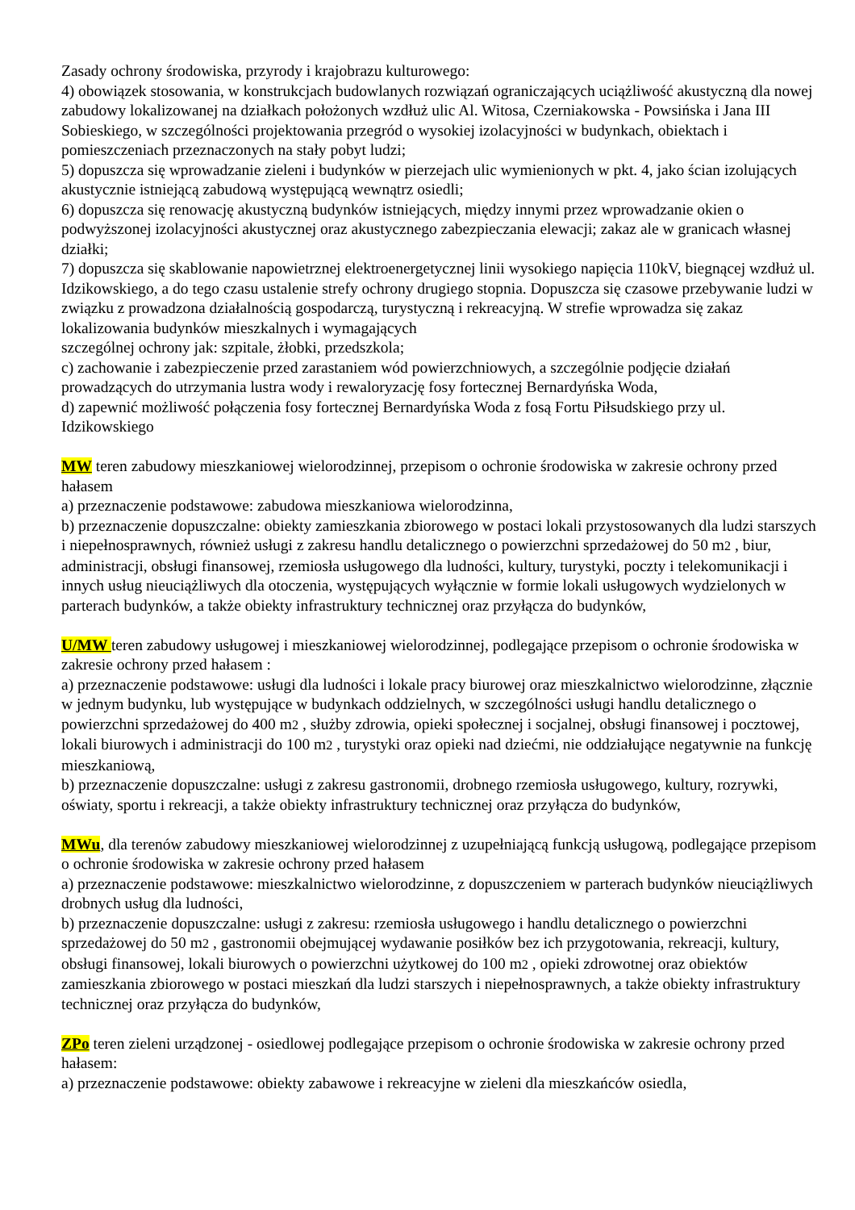Zasady ochrony środowiska, przyrody i krajobrazu kulturowego:
4) obowiązek stosowania, w konstrukcjach budowlanych rozwiązań ograniczających uciążliwość akustyczną dla nowej zabudowy lokalizowanej na działkach położonych wzdłuż ulic Al. Witosa, Czerniakowska - Powsińska i Jana III Sobieskiego, w szczególności projektowania przegród o wysokiej izolacyjności w budynkach, obiektach i pomieszczeniach przeznaczonych na stały pobyt ludzi;
5) dopuszcza się wprowadzanie zieleni i budynków w pierzejach ulic wymienionych w pkt. 4, jako ścian izolujących akustycznie istniejącą zabudową występującą wewnątrz osiedli;
6) dopuszcza się renowację akustyczną budynków istniejących, między innymi przez wprowadzanie okien o podwyższonej izolacyjności akustycznej oraz akustycznego zabezpieczania elewacji; zakaz ale w granicach własnej działki;
7) dopuszcza się skablowanie napowietrznej elektroenergetycznej linii wysokiego napięcia 110kV, biegnącej wzdłuż ul. Idzikowskiego, a do tego czasu ustalenie strefy ochrony drugiego stopnia. Dopuszcza się czasowe przebywanie ludzi w związku z prowadzona działalnością gospodarczą, turystyczną i rekreacyjną. W strefie wprowadza się zakaz lokalizowania budynków mieszkalnych i wymagających
szczególnej ochrony jak: szpitale, żłobki, przedszkola;
c) zachowanie i zabezpieczenie przed zarastaniem wód powierzchniowych, a szczególnie podjęcie działań prowadzących do utrzymania lustra wody i rewaloryzację fosy fortecznej Bernardyńska Woda,
d) zapewnić możliwość połączenia fosy fortecznej Bernardyńska Woda z fosą Fortu Piłsudskiego przy ul. Idzikowskiego
MW teren zabudowy mieszkaniowej wielorodzinnej, przepisom o ochronie środowiska w zakresie ochrony przed hałasem
a) przeznaczenie podstawowe: zabudowa mieszkaniowa wielorodzinna,
b) przeznaczenie dopuszczalne: obiekty zamieszkania zbiorowego w postaci lokali przystosowanych dla ludzi starszych i niepełnosprawnych, również usługi z zakresu handlu detalicznego o powierzchni sprzedażowej do 50 m2 , biur, administracji, obsługi finansowej, rzemiosła usługowego dla ludności, kultury, turystyki, poczty i telekomunikacji i innych usług nieuciążliwych dla otoczenia, występujących wyłącznie w formie lokali usługowych wydzielonych w parterach budynków, a także obiekty infrastruktury technicznej oraz przyłącza do budynków,
U/MW teren zabudowy usługowej i mieszkaniowej wielorodzinnej, podlegające przepisom o ochronie środowiska w zakresie ochrony przed hałasem :
a) przeznaczenie podstawowe: usługi dla ludności i lokale pracy biurowej oraz mieszkalnictwo wielorodzinne, złącznie w jednym budynku, lub występujące w budynkach oddzielnych, w szczególności usługi handlu detalicznego o powierzchni sprzedażowej do 400 m2 , służby zdrowia, opieki społecznej i socjalnej, obsługi finansowej i pocztowej, lokali biurowych i administracji do 100 m2 , turystyki oraz opieki nad dziećmi, nie oddziałujące negatywnie na funkcję mieszkaniową,
b) przeznaczenie dopuszczalne: usługi z zakresu gastronomii, drobnego rzemiosła usługowego, kultury, rozrywki, oświaty, sportu i rekreacji, a także obiekty infrastruktury technicznej oraz przyłącza do budynków,
MWu, dla terenów zabudowy mieszkaniowej wielorodzinnej z uzupełniającą funkcją usługową, podlegające przepisom o ochronie środowiska w zakresie ochrony przed hałasem
a) przeznaczenie podstawowe: mieszkalnictwo wielorodzinne, z dopuszczeniem w parterach budynków nieuciążliwych drobnych usług dla ludności,
b) przeznaczenie dopuszczalne: usługi z zakresu: rzemiosła usługowego i handlu detalicznego o powierzchni sprzedażowej do 50 m2 , gastronomii obejmującej wydawanie posiłków bez ich przygotowania, rekreacji, kultury, obsługi finansowej, lokali biurowych o powierzchni użytkowej do 100 m2 , opieki zdrowotnej oraz obiektów zamieszkania zbiorowego w postaci mieszkań dla ludzi starszych i niepełnosprawnych, a także obiekty infrastruktury technicznej oraz przyłącza do budynków,
ZPo teren zieleni urządzonej - osiedlowej podlegające przepisom o ochronie środowiska w zakresie ochrony przed hałasem:
a) przeznaczenie podstawowe: obiekty zabawowe i rekreacyjne w zieleni dla mieszkańców osiedla,